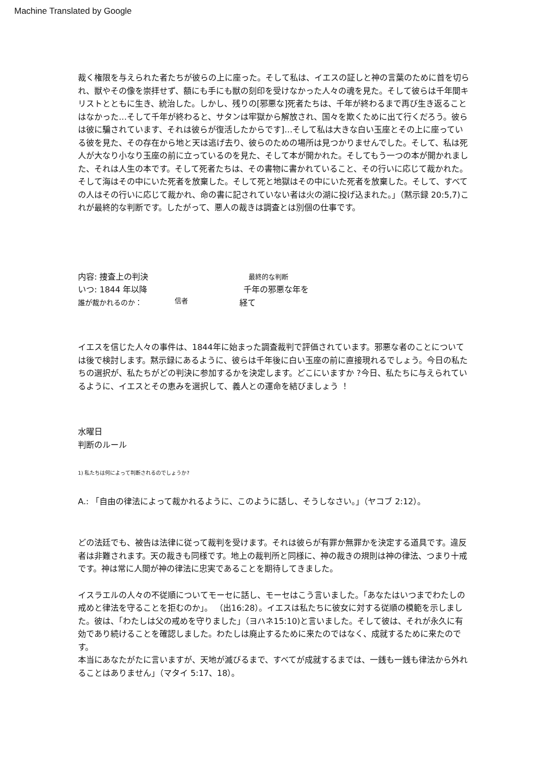Machine Translated by Google
裁く権限を与えられた者たちが彼らの上に座った。そして私は、イエスの証しと神の言葉のために首を切られ、獣やその像を崇拝せず、額にも手にも獣の刻印を受けなかった人々の魂を見た。そして彼らは千年間キリストとともに生き、統治した。しかし、残りの[邪悪な]死者たちは、千年が終わるまで再び生き返ることはなかった…そして千年が終わると、サタンは牢獄から解放され、国々を欺くために出て行くだろう。彼らは彼に騙されています、それは彼らが復活したからです]…そして私は大きな白い玉座とその上に座っている彼を見た、その存在から地と天は逃げ去り、彼らのための場所は見つかりませんでした。そして、私は死人が大なり小なり玉座の前に立っているのを見た、そして本が開かれた。そしてもう一つの本が開かれました、それは人生の本です。そして死者たちは、その書物に書かれていること、その行いに応じて裁かれた。そして海はその中にいた死者を放棄した。そして死と地獄はその中にいた死者を放棄した。そして、すべての人はその行いに応じて裁かれ、命の書に記されていない者は火の湖に投げ込まれた。」（黙示録 20:5,7)これが最終的な判断です。したがって、悪人の裁きは調査とは別個の仕事です。
内容: 捜査上の判決 最終的な判断
いつ: 1844 年以降 千年の邪悪な年を
誰が裁かれるのか： 信者 経て
イエスを信じた人々の事件は、1844年に始まった調査裁判で評価されています。邪悪な者のことについては後で検討します。黙示録にあるように、彼らは千年後に白い玉座の前に直接現れるでしょう。今日の私たちの選択が、私たちがどの判決に参加するかを決定します。どこにいますか ?今日、私たちに与えられているように、イエスとその恵みを選択して、義人との運命を結びましょう ！
水曜日
判断のルール
1) 私たちは何によって判断されるのでしょうか?
A.: 「自由の律法によって裁かれるように、このように話し、そうしなさい。」（ヤコブ 2:12）。
どの法廷でも、被告は法律に従って裁判を受けます。それは彼らが有罪か無罪かを決定する道具です。違反者は非難されます。天の裁きも同様です。地上の裁判所と同様に、神の裁きの規則は神の律法、つまり十戒です。神は常に人間が神の律法に忠実であることを期待してきました。
イスラエルの人々の不従順についてモーセに話し、モーセはこう言いました。「あなたはいつまでわたしの戒めと律法を守ることを拒むのか」。 （出16:28）。イエスは私たちに彼女に対する従順の模範を示しました。彼は、「わたしは父の戒めを守りました」（ヨハネ15:10)と言いました。そして彼は、それが永久に有効であり続けることを確認しました。わたしは廃止するために来たのではなく、成就するために来たのです。
本当にあなたがたに言いますが、天地が滅びるまで、すべてが成就するまでは、一銭も一銭も律法から外れることはありません」（マタイ 5:17、18）。